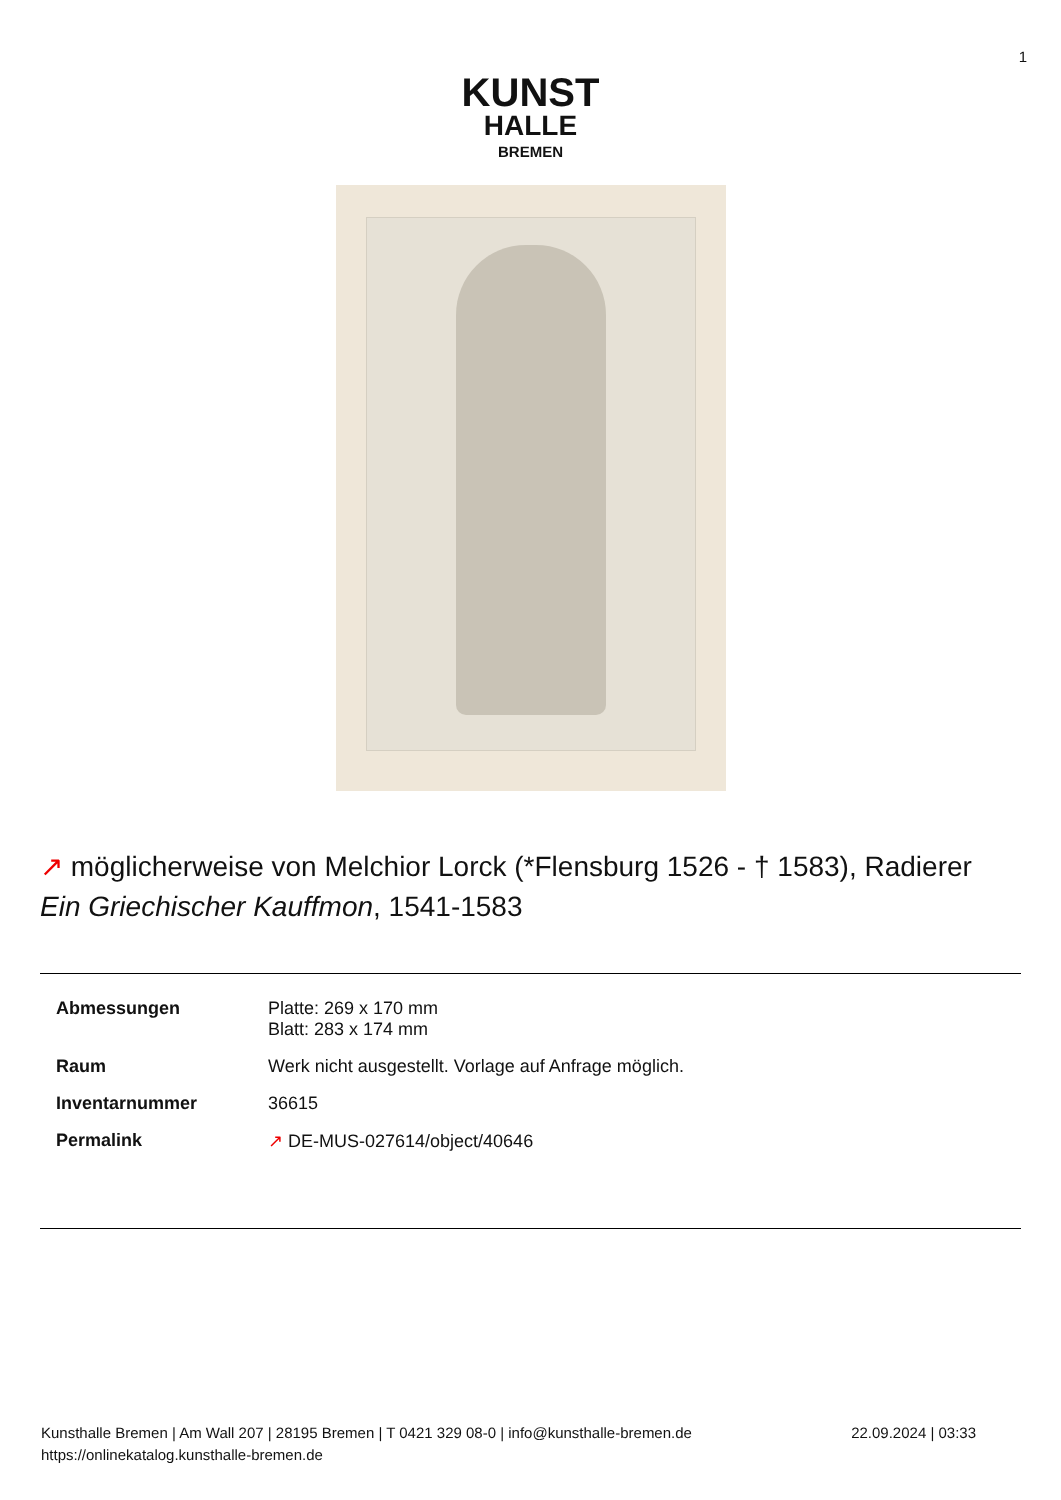1
KUNST
HALLE
BREMEN
↗ möglicherweise von Melchior Lorck (*Flensburg 1526 - † 1583), Radierer
Ein Griechischer Kauffmon, 1541-1583
| Abmessungen | Platte: 269 x 170 mm Blatt: 283 x 174 mm |
| Raum | Werk nicht ausgestellt. Vorlage auf Anfrage möglich. |
| Inventarnummer | 36615 |
| Permalink | ↗ DE-MUS-027614/object/40646 |
Kunsthalle Bremen | Am Wall 207 | 28195 Bremen | T 0421 329 08-0 | info@kunsthalle-bremen.de
https://onlinekatalog.kunsthalle-bremen.de
22.09.2024 | 03:33